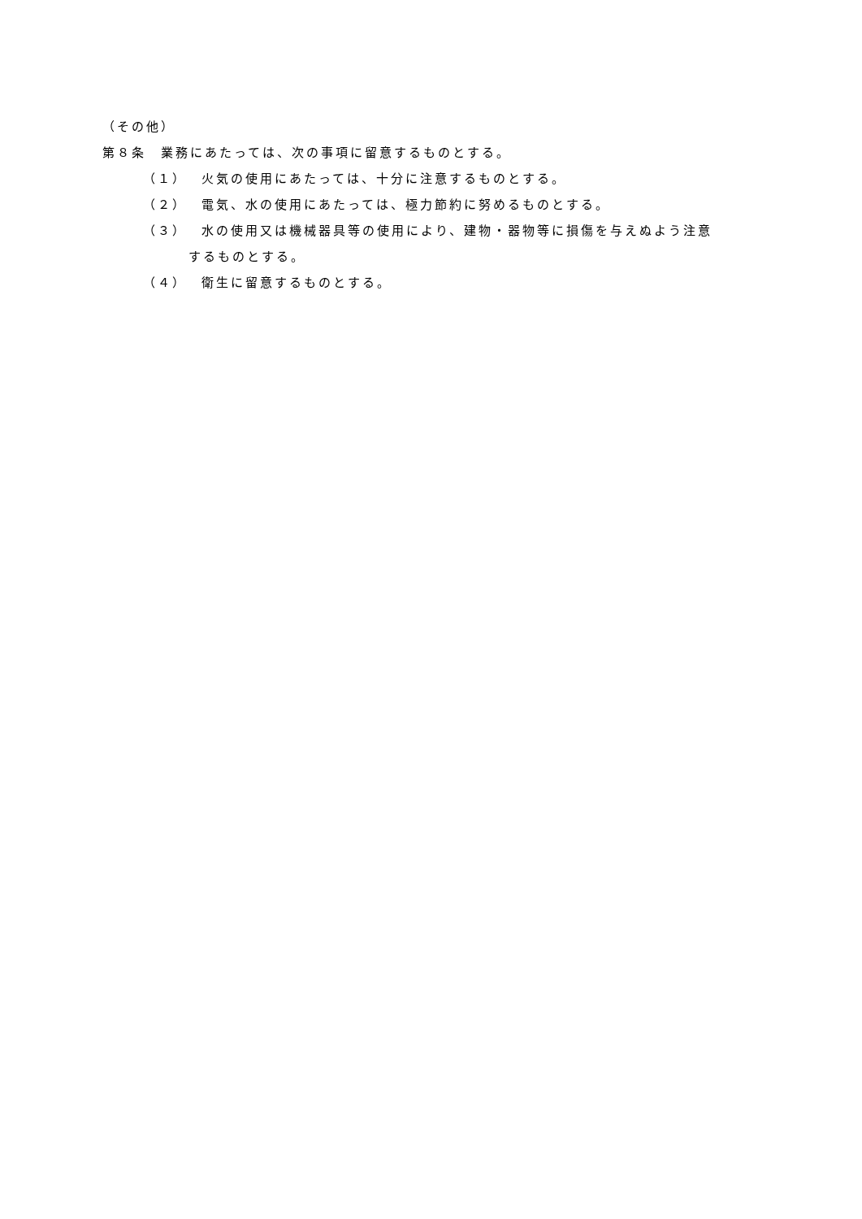（その他）
第８条　業務にあたっては、次の事項に留意するものとする。
（１） 火気の使用にあたっては、十分に注意するものとする。
（２） 電気、水の使用にあたっては、極力節約に努めるものとする。
（３） 水の使用又は機械器具等の使用により、建物・器物等に損傷を与えぬよう注意
するものとする。
（４） 衛生に留意するものとする。